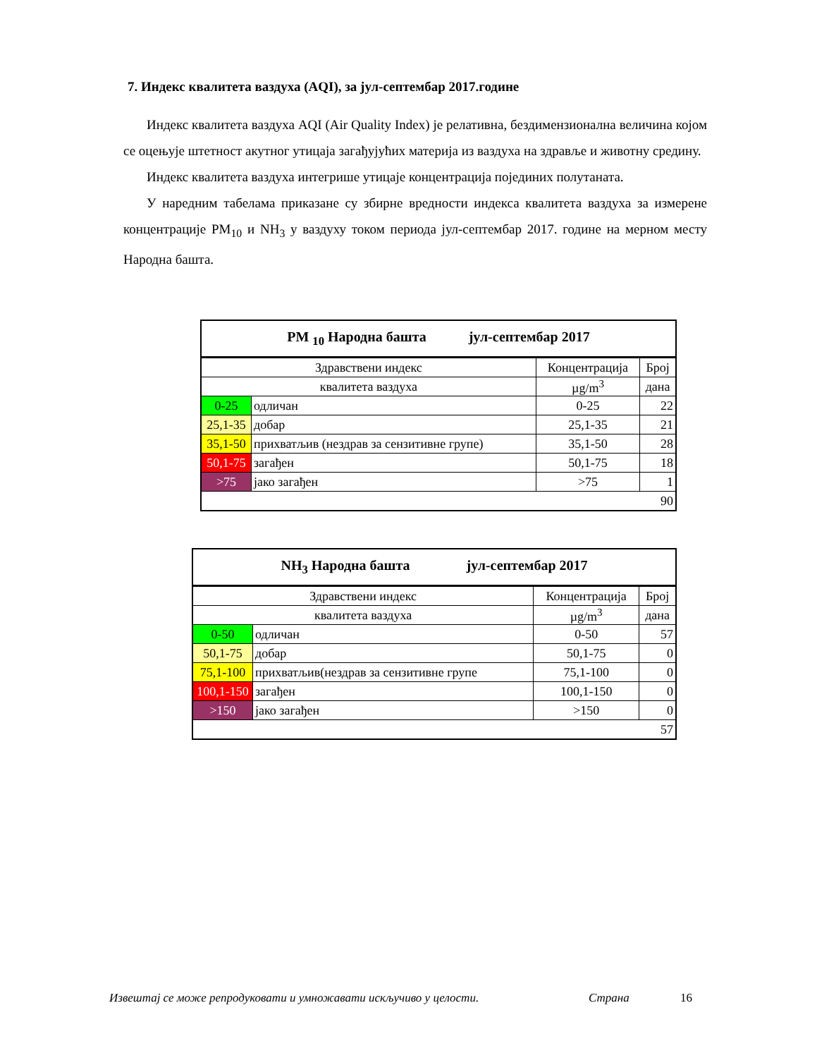7. Индекс квалитета ваздуха (AQI), за јул-септембар 2017.године
Индекс квалитета ваздуха AQI (Air Quality Index) је релативна, бездимензионална величина којом се оцењује штетност акутног утицаја загађујућих материја из ваздуха на здравље и животну средину.
Индекс квалитета ваздуха интегрише утицаје концентрација појединих полутаната.
У наредним табелама приказане су збирне вредности индекса квалитета ваздуха за измерене концентрације PM<sub>10</sub> и NH<sub>3</sub> у ваздуху током периода јул-септембар 2017. године на мерном месту Народна башта.
| PM <sub>10</sub> Народна башта јул-септембар 2017 | | | |
| Здравствени индекс | | Концентрација | Број |
| квалитета ваздуха | | µg/m<sup>3</sup> | дана |
| 0-25 | одличан | 0-25 | 22 |
| 25,1-35 | добар | 25,1-35 | 21 |
| 35,1-50 | прихватљив (нездрав за сензитивне групе) | 35,1-50 | 28 |
| 50,1-75 | загађен | 50,1-75 | 18 |
| >75 | јако загађен | >75 | 1 |
| 90 | | | |
| NH<sub>3</sub> Народна башта јул-септембар 2017 | | | |
| Здравствени индекс | | Концентрација | Број |
| квалитета ваздуха | | µg/m<sup>3</sup> | дана |
| 0-50 | одличан | 0-50 | 57 |
| 50,1-75 | добар | 50,1-75 | 0 |
| 75,1-100 | прихватљив(нездрав за сензитивне групе | 75,1-100 | 0 |
| 100,1-150 | загађен | 100,1-150 | 0 |
| >150 | јако загађен | >150 | 0 |
| 57 | | | |
Извештај се може репродуковати и умножавати искључиво у целости. Страна 16